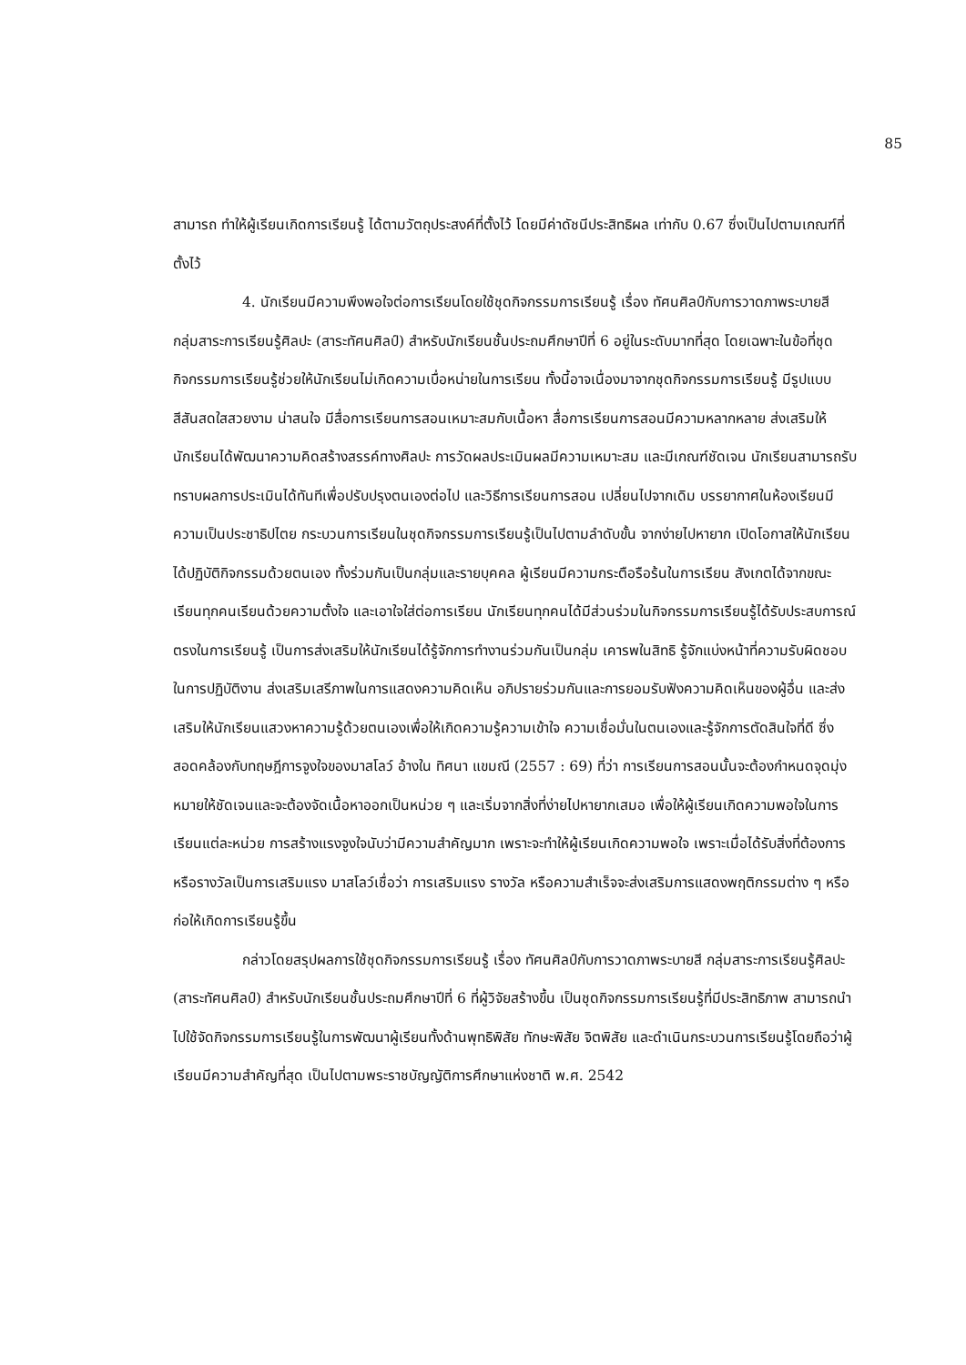85
สามารถ ทำให้ผู้เรียนเกิดการเรียนรู้ ได้ตามวัตถุประสงค์ที่ตั้งไว้ โดยมีค่าดัชนีประสิทธิผล เท่ากับ 0.67 ซึ่งเป็นไปตามเกณฑ์ที่ตั้งไว้
4. นักเรียนมีความพึงพอใจต่อการเรียนโดยใช้ชุดกิจกรรมการเรียนรู้ เรื่อง ทัศนศิลป์กับการวาดภาพระบายสี กลุ่มสาระการเรียนรู้ศิลปะ (สาระทัศนศิลป์) สำหรับนักเรียนชั้นประถมศึกษาปีที่ 6 อยู่ในระดับมากที่สุด โดยเฉพาะในข้อที่ชุดกิจกรรมการเรียนรู้ช่วยให้นักเรียนไม่เกิดความเบื่อหน่ายในการเรียน ทั้งนี้อาจเนื่องมาจากชุดกิจกรรมการเรียนรู้ มีรูปแบบ สีสันสดใสสวยงาม น่าสนใจ มีสื่อการเรียนการสอนเหมาะสมกับเนื้อหา สื่อการเรียนการสอนมีความหลากหลาย ส่งเสริมให้นักเรียนได้พัฒนาความคิดสร้างสรรค์ทางศิลปะ การวัดผลประเมินผลมีความเหมาะสม และมีเกณฑ์ชัดเจน นักเรียนสามารถรับทราบผลการประเมินได้ทันทีเพื่อปรับปรุงตนเองต่อไป และวิธีการเรียนการสอน เปลี่ยนไปจากเดิม บรรยากาศในห้องเรียนมีความเป็นประชาธิปไตย กระบวนการเรียนในชุดกิจกรรมการเรียนรู้เป็นไปตามลำดับขั้น จากง่ายไปหายาก เปิดโอกาสให้นักเรียนได้ปฏิบัติกิจกรรมด้วยตนเอง ทั้งร่วมกันเป็นกลุ่มและรายบุคคล ผู้เรียนมีความกระตือรือร้นในการเรียน สังเกตได้จากขณะเรียนทุกคนเรียนด้วยความตั้งใจ และเอาใจใส่ต่อการเรียน นักเรียนทุกคนได้มีส่วนร่วมในกิจกรรมการเรียนรู้ได้รับประสบการณ์ตรงในการเรียนรู้ เป็นการส่งเสริมให้นักเรียนได้รู้จักการทำงานร่วมกันเป็นกลุ่ม เคารพในสิทธิ รู้จักแบ่งหน้าที่ความรับผิดชอบในการปฏิบัติงาน ส่งเสริมเสรีภาพในการแสดงความคิดเห็น อภิปรายร่วมกันและการยอมรับฟังความคิดเห็นของผู้อื่น และส่งเสริมให้นักเรียนแสวงหาความรู้ด้วยตนเองเพื่อให้เกิดความรู้ความเข้าใจ ความเชื่อมั่นในตนเองและรู้จักการตัดสินใจที่ดี ซึ่งสอดคล้องกับทฤษฎีการจูงใจของมาสโลว์ อ้างใน ทิศนา แขมณี (2557 : 69) ที่ว่า การเรียนการสอนนั้นจะต้องกำหนดจุดมุ่งหมายให้ชัดเจนและจะต้องจัดเนื้อหาออกเป็นหน่วย ๆ และเริ่มจากสิ่งที่ง่ายไปหายากเสมอ เพื่อให้ผู้เรียนเกิดความพอใจในการเรียนแต่ละหน่วย การสร้างแรงจูงใจนับว่ามีความสำคัญมาก เพราะจะทำให้ผู้เรียนเกิดความพอใจ เพราะเมื่อได้รับสิ่งที่ต้องการหรือรางวัลเป็นการเสริมแรง มาสโลว์เชื่อว่า การเสริมแรง รางวัล หรือความสำเร็จจะส่งเสริมการแสดงพฤติกรรมต่าง ๆ หรือก่อให้เกิดการเรียนรู้ขึ้น
กล่าวโดยสรุปผลการใช้ชุดกิจกรรมการเรียนรู้ เรื่อง ทัศนศิลป์กับการวาดภาพระบายสี กลุ่มสาระการเรียนรู้ศิลปะ (สาระทัศนศิลป์) สำหรับนักเรียนชั้นประถมศึกษาปีที่ 6 ที่ผู้วิจัยสร้างขึ้น เป็นชุดกิจกรรมการเรียนรู้ที่มีประสิทธิภาพ สามารถนำไปใช้จัดกิจกรรมการเรียนรู้ในการพัฒนาผู้เรียนทั้งด้านพุทธิพิสัย ทักษะพิสัย จิตพิสัย และดำเนินกระบวนการเรียนรู้โดยถือว่าผู้เรียนมีความสำคัญที่สุด เป็นไปตามพระราชบัญญัติการศึกษาแห่งชาติ พ.ศ. 2542